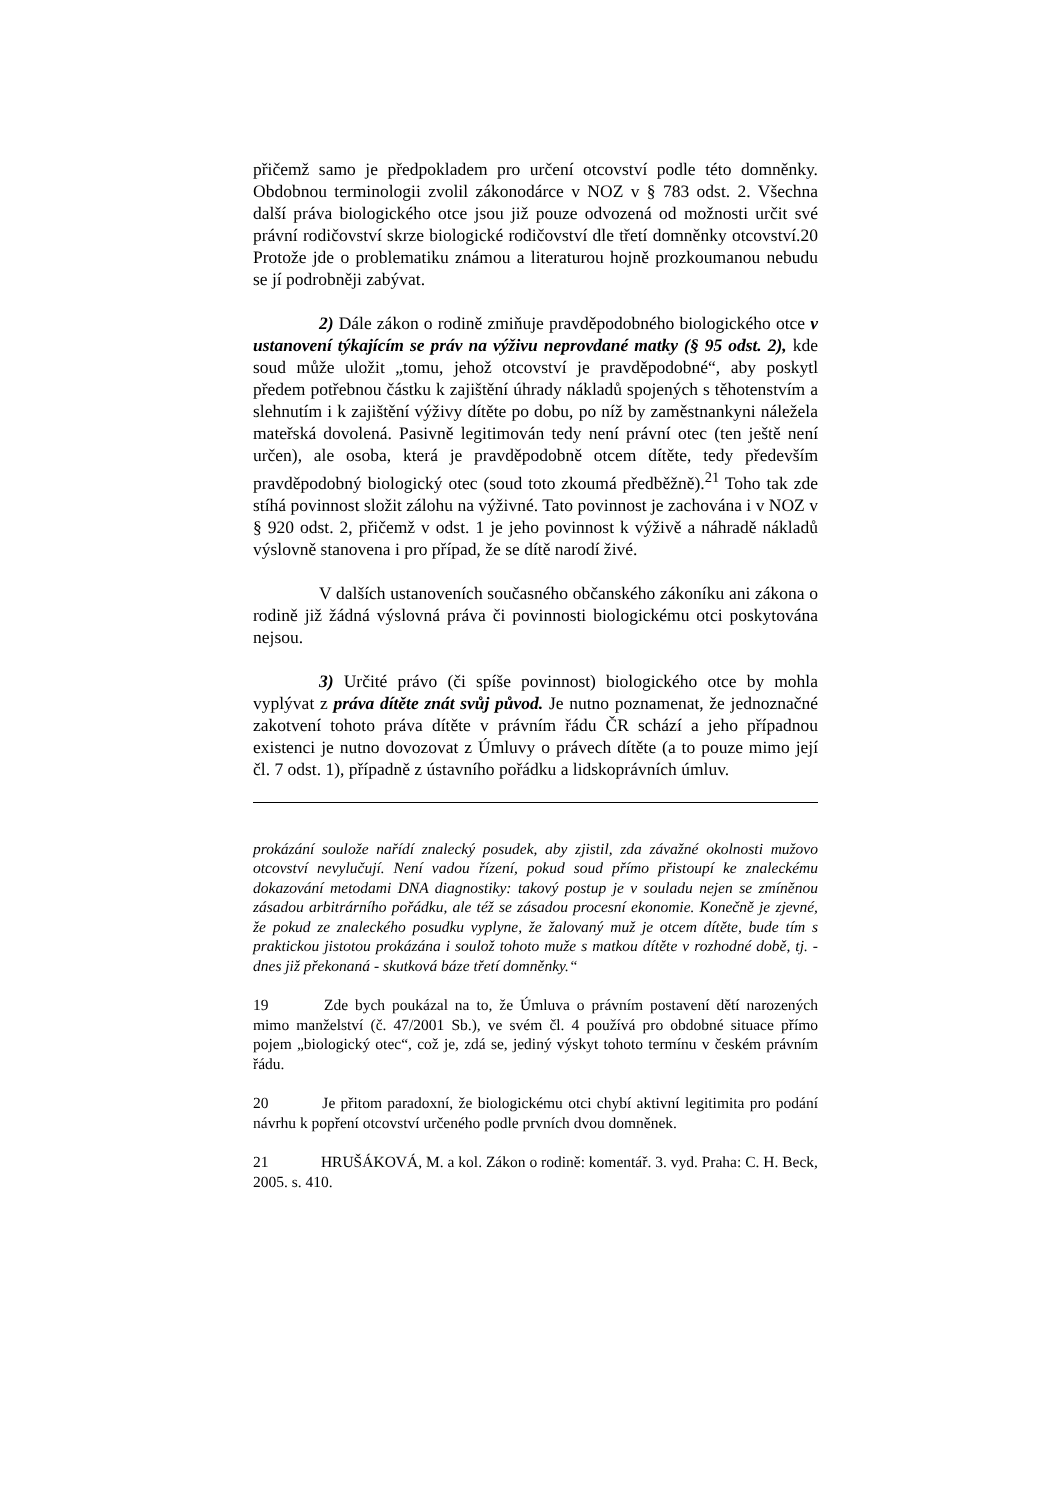přičemž samo je předpokladem pro určení otcovství podle této domněnky. Obdobnou terminologii zvolil zákonodárce v NOZ v § 783 odst. 2. Všechna další práva biologického otce jsou již pouze odvozená od možnosti určit své právní rodičovství skrze biologické rodičovství dle třetí domněnky otcovství.20 Protože jde o problematiku známou a literaturou hojně prozkoumanou nebudu se jí podrobněji zabývat.
2) Dále zákon o rodině zmiňuje pravděpodobného biologického otce v ustanovení týkajícím se práv na výživu neprovdané matky (§ 95 odst. 2), kde soud může uložit „tomu, jehož otcovství je pravděpodobné“, aby poskytl předem potřebnou částku k zajištění úhrady nákladů spojených s těhotenstvím a slehnutím i k zajištění výživy dítěte po dobu, po níž by zaměstnankyni náležela mateřská dovolená. Pasivně legitimován tedy není právní otec (ten ještě není určen), ale osoba, která je pravděpodobně otcem dítěte, tedy především pravděpodobný biologický otec (soud toto zkoumá předběžně).<sup>21</sup> Toho tak zde stíhá povinnost složit zálohu na výživné. Tato povinnost je zachována i v NOZ v § 920 odst. 2, přičemž v odst. 1 je jeho povinnost k výživě a náhradě nákladů výslovně stanovena i pro případ, že se dítě narodí živé.
V dalších ustanoveních současného občanského zákoníku ani zákona o rodině již žádná výslovná práva či povinnosti biologickému otci poskytována nejsou.
3) Určité právo (či spíše povinnost) biologického otce by mohla vyplývat z práva dítěte znát svůj původ. Je nutno poznamenat, že jednoznačné zakotvení tohoto práva dítěte v právním řádu ČR schází a jeho případnou existenci je nutno dovozovat z Úmluvy o právech dítěte (a to pouze mimo její čl. 7 odst. 1), případně z ústavního pořádku a lidskoprávních úmluv.
prokázání soulože nařídí znalecký posudek, aby zjistil, zda závažné okolnosti mužovo otcovství nevylučují. Není vadou řízení, pokud soud přímo přistoupí ke znaleckému dokazování metodami DNA diagnostiky: takový postup je v souladu nejen se zmíněnou zásadou arbitrárního pořádku, ale též se zásadou procesní ekonomie. Konečně je zjevné, že pokud ze znaleckého posudku vyplyne, že žalovaný muž je otcem dítěte, bude tím s praktickou jistotou prokázána i soulož tohoto muže s matkou dítěte v rozhodné době, tj. - dnes již překonaná - skutková báze třetí domněnky.“
19 Zde bych poukázal na to, že Úmluva o právním postavení dětí narozených mimo manželství (č. 47/2001 Sb.), ve svém čl. 4 používá pro obdobné situace přímo pojem „biologický otec“, což je, zdá se, jediný výskyt tohoto termínu v českém právním řádu.
20 Je přitom paradoxní, že biologickému otci chybí aktivní legitimita pro podání návrhu k popření otcovství určeného podle prvních dvou domněnek.
21 HRUŠÁKOVÁ, M. a kol. Zákon o rodině: komentář. 3. vyd. Praha: C. H. Beck, 2005. s. 410.